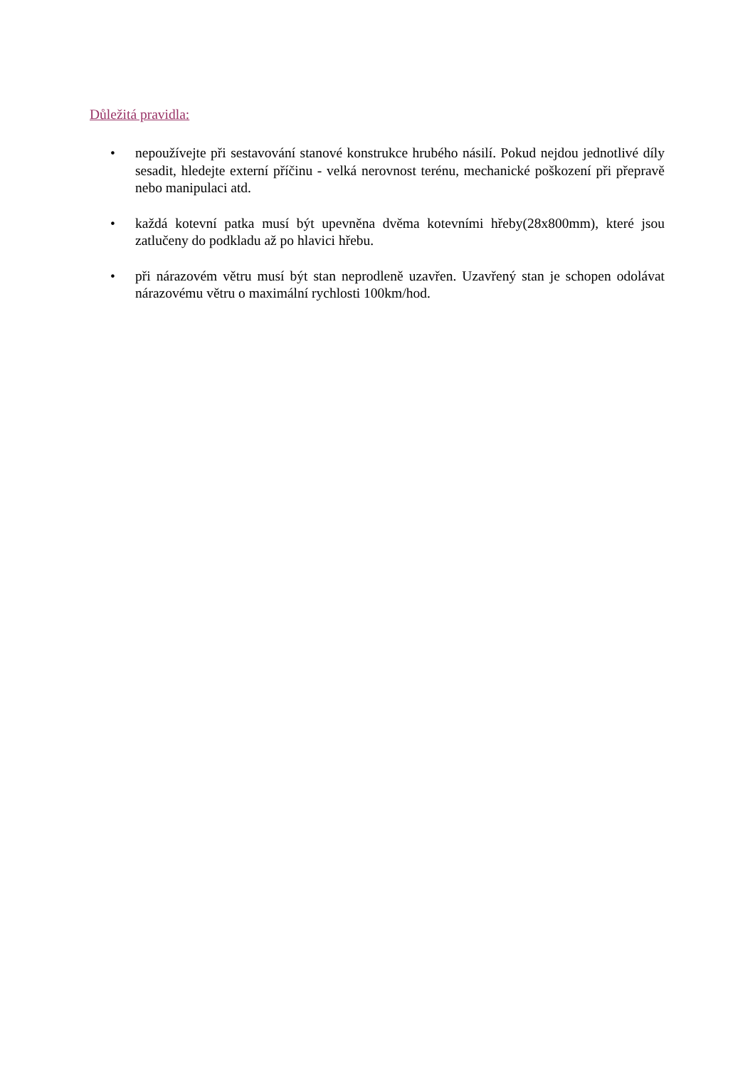Důležitá pravidla:
• nepoužívejte při sestavování stanové konstrukce hrubého násilí. Pokud nejdou jednotlivé díly sesadit, hledejte externí příčinu - velká nerovnost terénu, mechanické poškození při přepravě nebo manipulaci atd.
• každá kotevní patka musí být upevněna dvěma kotevními hřeby(28x800mm), které jsou zatlučeny do podkladu až po hlavici hřebu.
• při nárazovém větru musí být stan neprodleně uzavřen. Uzavřený stan je schopen odolávat nárazovému větru o maximální rychlosti 100km/hod.